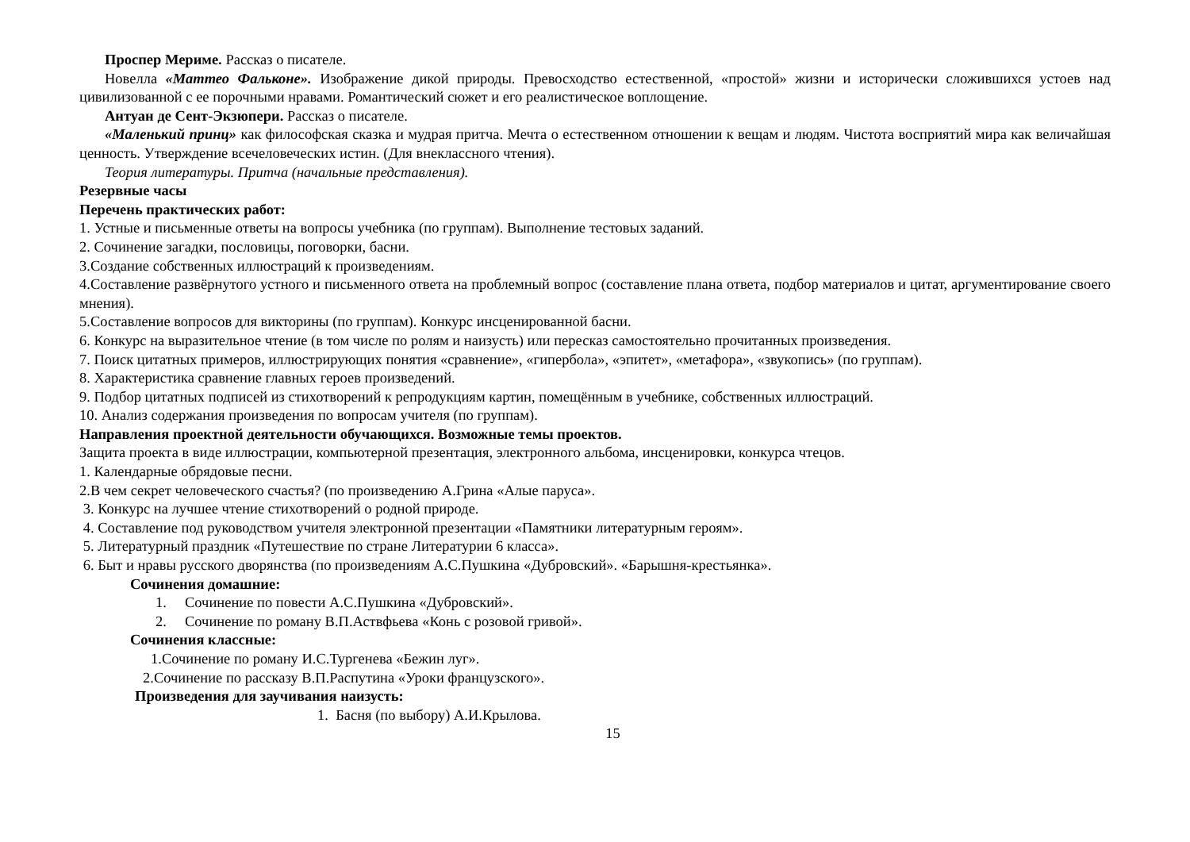Проспер Мериме. Рассказ о писателе.
Новелла «Маттео Фальконе». Изображение дикой природы. Превосходство естественной, «простой» жизни и исторически сложившихся устоев над цивилизованной с ее порочными нравами. Романтический сюжет и его реалистическое воплощение.
Антуан де Сент-Экзюпери. Рассказ о писателе.
«Маленький принц» как философская сказка и мудрая притча. Мечта о естественном отношении к вещам и людям. Чистота восприятий мира как величайшая ценность. Утверждение всечеловеческих истин. (Для внеклассного чтения).
Теория литературы. Притча (начальные представления).
Резервные часы
Перечень практических работ:
1. Устные и письменные ответы на вопросы учебника (по группам). Выполнение тестовых заданий.
2. Сочинение загадки, пословицы, поговорки, басни.
3.Создание собственных иллюстраций к произведениям.
4.Составление развёрнутого устного и письменного ответа на проблемный вопрос (составление плана ответа, подбор материалов и цитат, аргументирование своего мнения).
5.Составление вопросов для викторины (по группам). Конкурс инсценированной басни.
6. Конкурс на выразительное чтение (в том числе по ролям и наизусть) или пересказ самостоятельно прочитанных произведения.
7. Поиск цитатных примеров, иллюстрирующих понятия «сравнение», «гипербола», «эпитет», «метафора», «звукопись» (по группам).
8. Характеристика сравнение главных героев произведений.
9. Подбор цитатных подписей из стихотворений к репродукциям картин, помещённым в учебнике, собственных иллюстраций.
10. Анализ содержания произведения по вопросам учителя (по группам).
Направления проектной деятельности обучающихся. Возможные темы проектов.
Защита проекта в виде иллюстрации, компьютерной презентация, электронного альбома, инсценировки, конкурса чтецов.
1. Календарные обрядовые песни.
2.В чем секрет человеческого счастья? (по произведению А.Грина «Алые паруса».
3. Конкурс на лучшее чтение стихотворений о родной природе.
4. Составление под руководством учителя электронной презентации «Памятники литературным героям».
5. Литературный праздник «Путешествие по стране Литературии 6 класса».
6. Быт и нравы русского дворянства (по произведениям А.С.Пушкина «Дубровский». «Барышня-крестьянка».
Сочинения домашние:
1. Сочинение по повести А.С.Пушкина «Дубровский».
2. Сочинение по роману В.П.Аствфьева «Конь с розовой гривой».
Сочинения классные:
1.Сочинение по роману И.С.Тургенева «Бежин луг».
2.Сочинение по рассказу В.П.Распутина «Уроки французского».
Произведения для заучивания наизусть:
1. Басня (по выбору) А.И.Крылова.
15